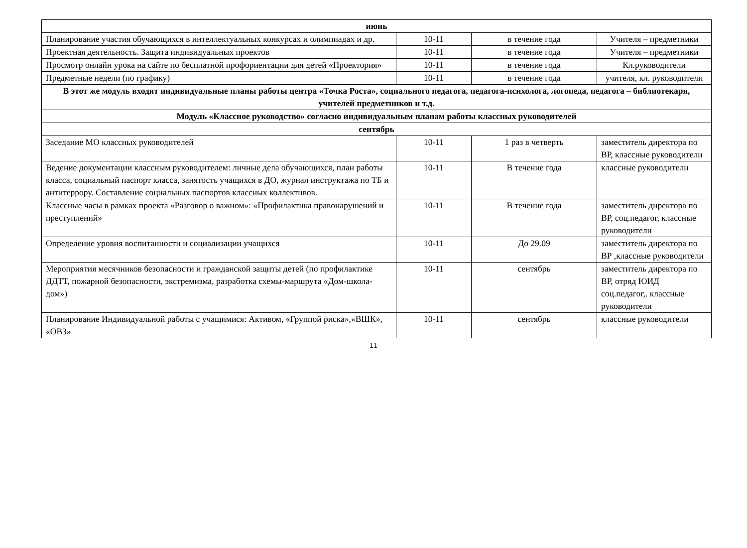| июнь | | | |
| Планирование участия обучающихся в интеллектуальных конкурсах и олимпиадах и др. | 10-11 | в течение года | Учителя – предметники |
| Проектная деятельность. Защита индивидуальных проектов | 10-11 | в течение года | Учителя – предметники |
| Просмотр онлайн урока на сайте по бесплатной профориентации для детей «Проектория» | 10-11 | в течение года | Кл.руководители |
| Предметные недели (по графику) | 10-11 | в течение года | учителя, кл. руководители |
| В этот же модуль входят индивидуальные планы работы центра «Точка Роста», социального педагога, педагога-психолога, логопеда, педагога – библиотекаря, учителей предметников и т.д. | | | |
| Модуль «Классное руководство» согласно индивидуальным планам работы классных руководителей | | | |
| сентябрь | | | |
| Заседание МО классных руководителей | 10-11 | 1 раз в четверть | заместитель директора по ВР, классные руководители |
| Ведение документации классным руководителем: личные дела обучающихся, план работы класса, социальный паспорт класса, занятость учащихся в ДО, журнал инструктажа по ТБ и антитеррору. Составление социальных паспортов классных коллективов. | 10-11 | В течение года | классные руководители |
| Классные часы в рамках проекта «Разговор о важном»: «Профилактика правонарушений и преступлений» | 10-11 | В течение года | заместитель директора по ВР, соц.педагог, классные руководители |
| Определение уровня воспитанности и социализации учащихся | 10-11 | До 29.09 | заместитель директора по ВР ,классные руководители |
| Мероприятия месячников безопасности и гражданской защиты детей (по профилактике ДДТТ, пожарной безопасности, экстремизма, разработка схемы-маршрута «Дом-школа-дом») | 10-11 | сентябрь | заместитель директора по ВР, отряд ЮИД соц.педагог,. классные руководители |
| Планирование Индивидуальной работы с учащимися: Активом, «Группой риска»,«ВШК», «ОВЗ» | 10-11 | сентябрь | классные руководители |
11